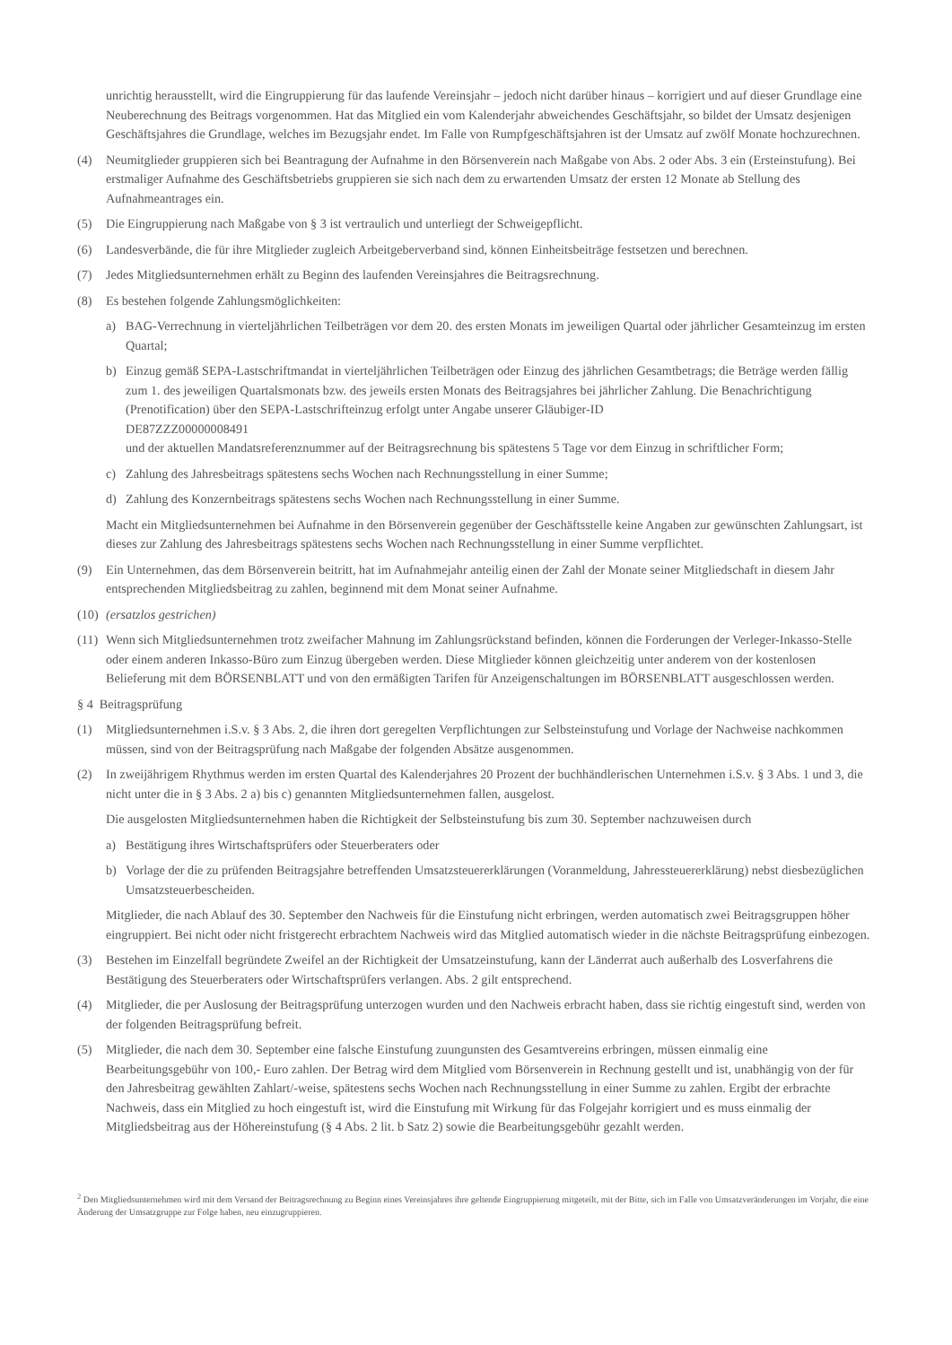unrichtig herausstellt, wird die Eingruppierung für das laufende Vereinsjahr – jedoch nicht darüber hinaus – korrigiert und auf dieser Grundlage eine Neuberechnung des Beitrags vorgenommen. Hat das Mitglied ein vom Kalenderjahr abweichendes Geschäftsjahr, so bildet der Umsatz desjenigen Geschäftsjahres die Grundlage, welches im Bezugsjahr endet. Im Falle von Rumpfgeschäftsjahren ist der Umsatz auf zwölf Monate hochzurechnen.
(4) Neumitglieder gruppieren sich bei Beantragung der Aufnahme in den Börsenverein nach Maßgabe von Abs. 2 oder Abs. 3 ein (Ersteinstufung). Bei erstmaliger Aufnahme des Geschäftsbetriebs gruppieren sie sich nach dem zu erwartenden Umsatz der ersten 12 Monate ab Stellung des Aufnahmeantrages ein.
(5) Die Eingruppierung nach Maßgabe von § 3 ist vertraulich und unterliegt der Schweigepflicht.
(6) Landesverbände, die für ihre Mitglieder zugleich Arbeitgeberverband sind, können Einheitsbeiträge festsetzen und berechnen.
(7) Jedes Mitgliedsunternehmen erhält zu Beginn des laufenden Vereinsjahres die Beitragsrechnung.
(8) Es bestehen folgende Zahlungsmöglichkeiten:
a) BAG-Verrechnung in vierteljährlichen Teilbeträgen vor dem 20. des ersten Monats im jeweiligen Quartal oder jährlicher Gesamteinzug im ersten Quartal;
b) Einzug gemäß SEPA-Lastschriftmandat in vierteljährlichen Teilbeträgen oder Einzug des jährlichen Gesamtbetrags; die Beträge werden fällig zum 1. des jeweiligen Quartalsmonats bzw. des jeweils ersten Monats des Beitragsjahres bei jährlicher Zahlung. Die Benachrichtigung (Prenotification) über den SEPA-Lastschrifteinzug erfolgt unter Angabe unserer Gläubiger-ID
DE87ZZZ00000008491
und der aktuellen Mandatsreferenznummer auf der Beitragsrechnung bis spätestens 5 Tage vor dem Einzug in schriftlicher Form;
c) Zahlung des Jahresbeitrags spätestens sechs Wochen nach Rechnungsstellung in einer Summe;
d) Zahlung des Konzernbeitrags spätestens sechs Wochen nach Rechnungsstellung in einer Summe.
Macht ein Mitgliedsunternehmen bei Aufnahme in den Börsenverein gegenüber der Geschäftsstelle keine Angaben zur gewünschten Zahlungsart, ist dieses zur Zahlung des Jahresbeitrags spätestens sechs Wochen nach Rechnungsstellung in einer Summe verpflichtet.
(9) Ein Unternehmen, das dem Börsenverein beitritt, hat im Aufnahmejahr anteilig einen der Zahl der Monate seiner Mitgliedschaft in diesem Jahr entsprechenden Mitgliedsbeitrag zu zahlen, beginnend mit dem Monat seiner Aufnahme.
(10) (ersatzlos gestrichen)
(11) Wenn sich Mitgliedsunternehmen trotz zweifacher Mahnung im Zahlungsrückstand befinden, können die Forderungen der Verleger-Inkasso-Stelle oder einem anderen Inkasso-Büro zum Einzug übergeben werden. Diese Mitglieder können gleichzeitig unter anderem von der kostenlosen Belieferung mit dem BÖRSENBLATT und von den ermäßigten Tarifen für Anzeigenschaltungen im BÖRSENBLATT ausgeschlossen werden.
§ 4 Beitragsprüfung
(1) Mitgliedsunternehmen i.S.v. § 3 Abs. 2, die ihren dort geregelten Verpflichtungen zur Selbsteinstufung und Vorlage der Nachweise nachkommen müssen, sind von der Beitragsprüfung nach Maßgabe der folgenden Absätze ausgenommen.
(2) In zweijährigem Rhythmus werden im ersten Quartal des Kalenderjahres 20 Prozent der buchhändlerischen Unternehmen i.S.v. § 3 Abs. 1 und 3, die nicht unter die in § 3 Abs. 2 a) bis c) genannten Mitgliedsunternehmen fallen, ausgelost.
Die ausgelosten Mitgliedsunternehmen haben die Richtigkeit der Selbsteinstufung bis zum 30. September nachzuweisen durch
a) Bestätigung ihres Wirtschaftsprüfers oder Steuerberaters oder
b) Vorlage der die zu prüfenden Beitragsjahre betreffenden Umsatzsteuererklärungen (Voranmeldung, Jahressteuererklärung) nebst diesbezüglichen Umsatzsteuerbescheiden.
Mitglieder, die nach Ablauf des 30. September den Nachweis für die Einstufung nicht erbringen, werden automatisch zwei Beitragsgruppen höher eingruppiert. Bei nicht oder nicht fristgerecht erbrachtem Nachweis wird das Mitglied automatisch wieder in die nächste Beitragsprüfung einbezogen.
(3) Bestehen im Einzelfall begründete Zweifel an der Richtigkeit der Umsatzeinstufung, kann der Länderrat auch außerhalb des Losverfahrens die Bestätigung des Steuerberaters oder Wirtschaftsprüfers verlangen. Abs. 2 gilt entsprechend.
(4) Mitglieder, die per Auslosung der Beitragsprüfung unterzogen wurden und den Nachweis erbracht haben, dass sie richtig eingestuft sind, werden von der folgenden Beitragsprüfung befreit.
(5) Mitglieder, die nach dem 30. September eine falsche Einstufung zuungunsten des Gesamtvereins erbringen, müssen einmalig eine Bearbeitungsgebühr von 100,- Euro zahlen. Der Betrag wird dem Mitglied vom Börsenverein in Rechnung gestellt und ist, unabhängig von der für den Jahresbeitrag gewählten Zahlart/-weise, spätestens sechs Wochen nach Rechnungsstellung in einer Summe zu zahlen. Ergibt der erbrachte Nachweis, dass ein Mitglied zu hoch eingestuft ist, wird die Einstufung mit Wirkung für das Folgejahr korrigiert und es muss einmalig der Mitgliedsbeitrag aus der Höhereinstufung (§ 4 Abs. 2 lit. b Satz 2) sowie die Bearbeitungsgebühr gezahlt werden.
<sup>2</sup> Den Mitgliedsunternehmen wird mit dem Versand der Beitragsrechnung zu Beginn eines Vereinsjahres ihre geltende Eingruppierung mitgeteilt, mit der Bitte, sich im Falle von Umsatzveränderungen im Vorjahr, die eine Änderung der Umsatzgruppe zur Folge haben, neu einzugruppieren.